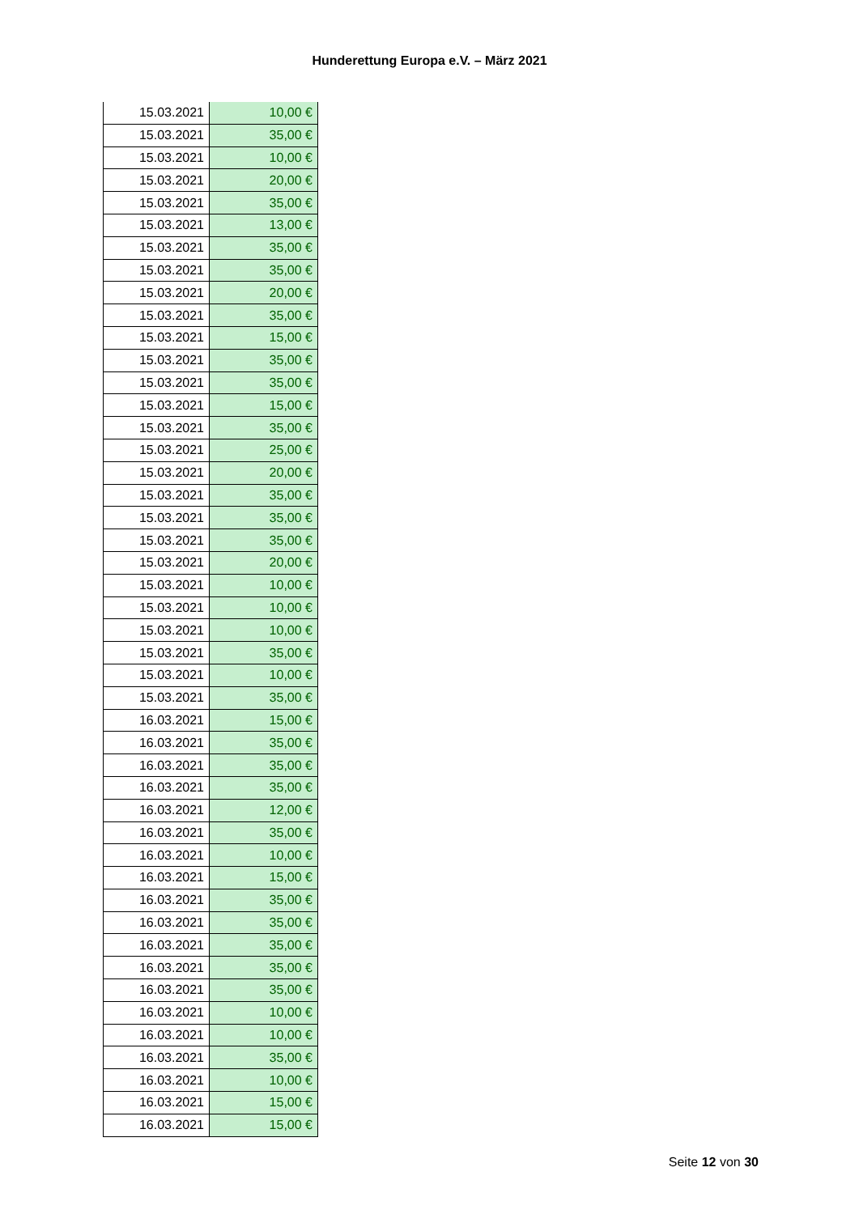Hunderettung Europa e.V. – März 2021
| 15.03.2021 | 10,00 € |
| 15.03.2021 | 35,00 € |
| 15.03.2021 | 10,00 € |
| 15.03.2021 | 20,00 € |
| 15.03.2021 | 35,00 € |
| 15.03.2021 | 13,00 € |
| 15.03.2021 | 35,00 € |
| 15.03.2021 | 35,00 € |
| 15.03.2021 | 20,00 € |
| 15.03.2021 | 35,00 € |
| 15.03.2021 | 15,00 € |
| 15.03.2021 | 35,00 € |
| 15.03.2021 | 35,00 € |
| 15.03.2021 | 15,00 € |
| 15.03.2021 | 35,00 € |
| 15.03.2021 | 25,00 € |
| 15.03.2021 | 20,00 € |
| 15.03.2021 | 35,00 € |
| 15.03.2021 | 35,00 € |
| 15.03.2021 | 35,00 € |
| 15.03.2021 | 20,00 € |
| 15.03.2021 | 10,00 € |
| 15.03.2021 | 10,00 € |
| 15.03.2021 | 10,00 € |
| 15.03.2021 | 35,00 € |
| 15.03.2021 | 10,00 € |
| 15.03.2021 | 35,00 € |
| 16.03.2021 | 15,00 € |
| 16.03.2021 | 35,00 € |
| 16.03.2021 | 35,00 € |
| 16.03.2021 | 35,00 € |
| 16.03.2021 | 12,00 € |
| 16.03.2021 | 35,00 € |
| 16.03.2021 | 10,00 € |
| 16.03.2021 | 15,00 € |
| 16.03.2021 | 35,00 € |
| 16.03.2021 | 35,00 € |
| 16.03.2021 | 35,00 € |
| 16.03.2021 | 35,00 € |
| 16.03.2021 | 35,00 € |
| 16.03.2021 | 10,00 € |
| 16.03.2021 | 10,00 € |
| 16.03.2021 | 35,00 € |
| 16.03.2021 | 10,00 € |
| 16.03.2021 | 15,00 € |
| 16.03.2021 | 15,00 € |
Seite 12 von 30